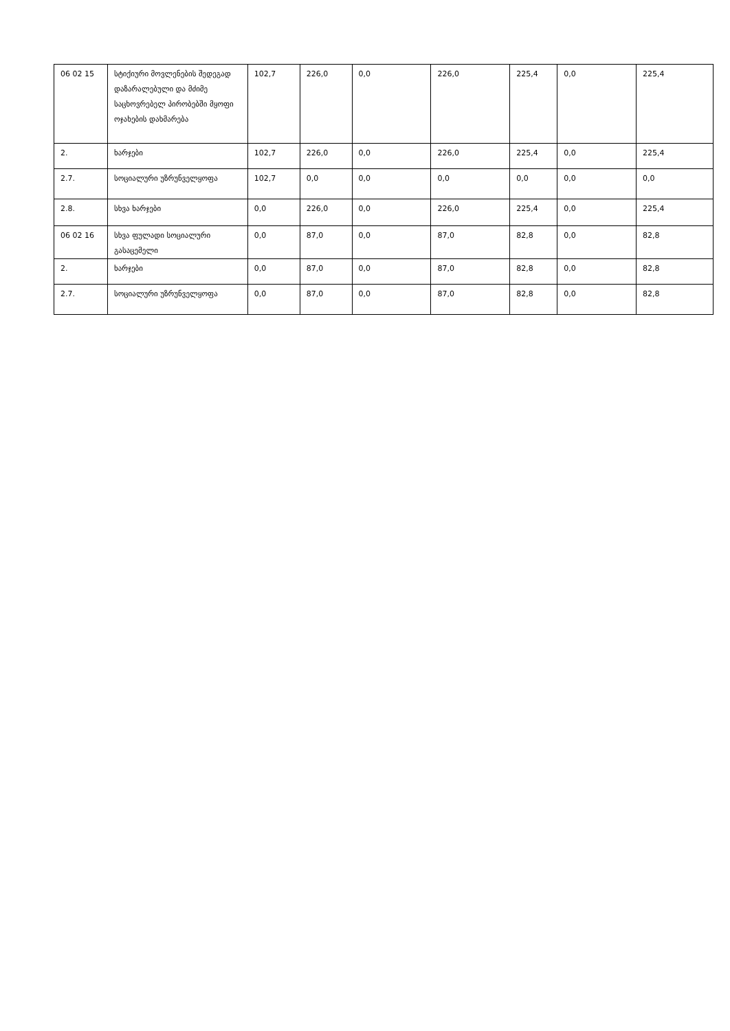| 06 02 15 | სტიქიური მოვლენების შედეგად დაზარალებული და მძიმე საცხოვრებელ პირობებში მყოფი ოჯახების დახმარება | 102,7 | 226,0 | 0,0 | 226,0 | 225,4 | 0,0 | 225,4 |
| 2. | ხარჯები | 102,7 | 226,0 | 0,0 | 226,0 | 225,4 | 0,0 | 225,4 |
| 2.7. | სოციალური უზრუნველყოფა | 102,7 | 0,0 | 0,0 | 0,0 | 0,0 | 0,0 | 0,0 |
| 2.8. | სხვა ხარჯები | 0,0 | 226,0 | 0,0 | 226,0 | 225,4 | 0,0 | 225,4 |
| 06 02 16 | სხვა ფულადი სოციალური გასაცემელი | 0,0 | 87,0 | 0,0 | 87,0 | 82,8 | 0,0 | 82,8 |
| 2. | ხარჯები | 0,0 | 87,0 | 0,0 | 87,0 | 82,8 | 0,0 | 82,8 |
| 2.7. | სოციალური უზრუნველყოფა | 0,0 | 87,0 | 0,0 | 87,0 | 82,8 | 0,0 | 82,8 |